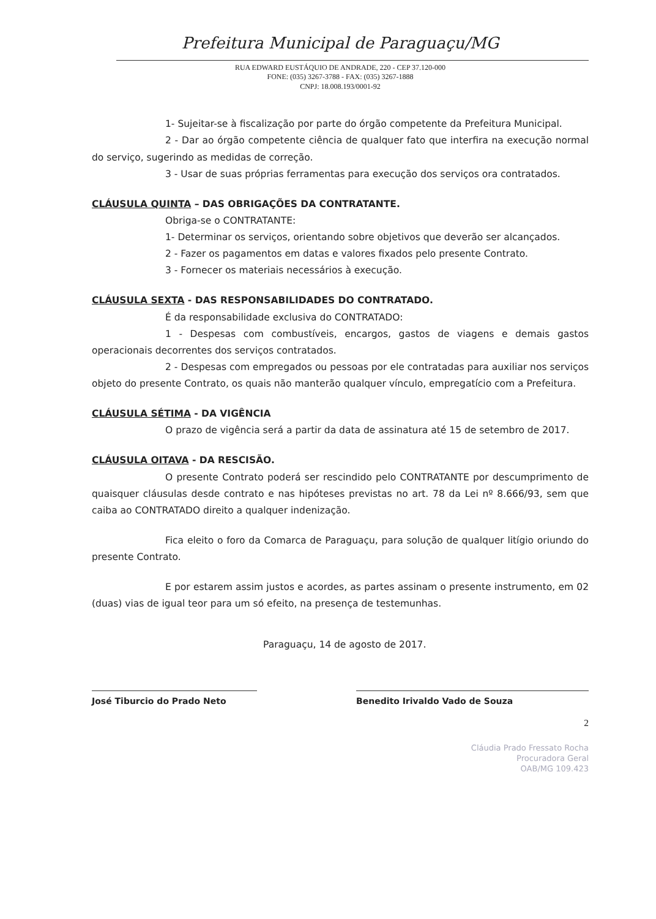Prefeitura Municipal de Paraguaçu/MG
RUA EDWARD EUSTÁQUIO DE ANDRADE, 220 - CEP 37.120-000
FONE: (035) 3267-3788 - FAX: (035) 3267-1888
CNPJ: 18.008.193/0001-92
1- Sujeitar-se à fiscalização por parte do órgão competente da Prefeitura Municipal.
2 - Dar ao órgão competente ciência de qualquer fato que interfira na execução normal do serviço, sugerindo as medidas de correção.
3 - Usar de suas próprias ferramentas para execução dos serviços ora contratados.
CLÁUSULA QUINTA – DAS OBRIGAÇÕES DA CONTRATANTE.
Obriga-se o CONTRATANTE:
1- Determinar os serviços, orientando sobre objetivos que deverão ser alcançados.
2 - Fazer os pagamentos em datas e valores fixados pelo presente Contrato.
3 - Fornecer os materiais necessários à execução.
CLÁUSULA SEXTA - DAS RESPONSABILIDADES DO CONTRATADO.
É da responsabilidade exclusiva do CONTRATADO:
1 - Despesas com combustíveis, encargos, gastos de viagens e demais gastos operacionais decorrentes dos serviços contratados.
2 - Despesas com empregados ou pessoas por ele contratadas para auxiliar nos serviços objeto do presente Contrato, os quais não manterão qualquer vínculo, empregatício com a Prefeitura.
CLÁUSULA SÉTIMA - DA VIGÊNCIA
O prazo de vigência será a partir da data de assinatura até 15 de setembro de 2017.
CLÁUSULA OITAVA - DA RESCISÃO.
O presente Contrato poderá ser rescindido pelo CONTRATANTE por descumprimento de quaisquer cláusulas desde contrato e nas hipóteses previstas no art. 78 da Lei nº 8.666/93, sem que caiba ao CONTRATADO direito a qualquer indenização.
Fica eleito o foro da Comarca de Paraguaçu, para solução de qualquer litígio oriundo do presente Contrato.
E por estarem assim justos e acordes, as partes assinam o presente instrumento, em 02 (duas) vias de igual teor para um só efeito, na presença de testemunhas.
Paraguaçu, 14 de agosto de 2017.
José Tiburcio do Prado Neto Benedito Irivaldo Vado de Souza
2
Cláudia Prado Fressato Rocha
Procuradora Geral
OAB/MG 109.423